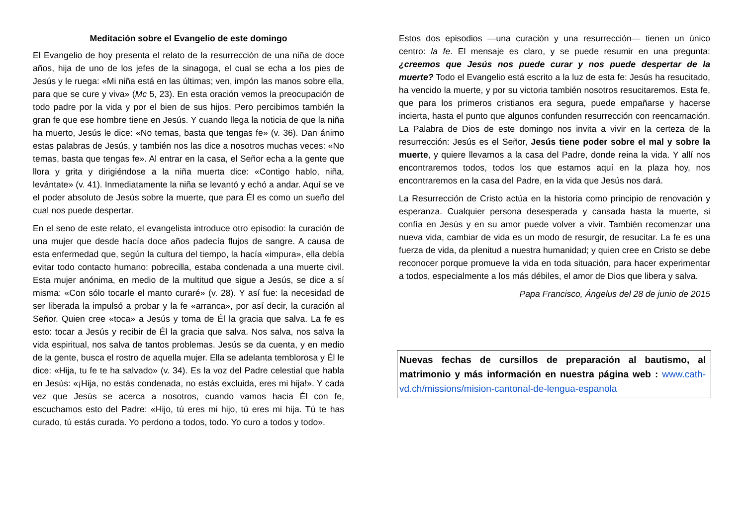Meditación sobre el Evangelio de este domingo
El Evangelio de hoy presenta el relato de la resurrección de una niña de doce años, hija de uno de los jefes de la sinagoga, el cual se echa a los pies de Jesús y le ruega: «Mi niña está en las últimas; ven, impón las manos sobre ella, para que se cure y viva» (Mc 5, 23). En esta oración vemos la preocupación de todo padre por la vida y por el bien de sus hijos. Pero percibimos también la gran fe que ese hombre tiene en Jesús. Y cuando llega la noticia de que la niña ha muerto, Jesús le dice: «No temas, basta que tengas fe» (v. 36). Dan ánimo estas palabras de Jesús, y también nos las dice a nosotros muchas veces: «No temas, basta que tengas fe». Al entrar en la casa, el Señor echa a la gente que llora y grita y dirigiéndose a la niña muerta dice: «Contigo hablo, niña, levántate» (v. 41). Inmediatamente la niña se levantó y echó a andar. Aquí se ve el poder absoluto de Jesús sobre la muerte, que para Él es como un sueño del cual nos puede despertar.
En el seno de este relato, el evangelista introduce otro episodio: la curación de una mujer que desde hacía doce años padecía flujos de sangre. A causa de esta enfermedad que, según la cultura del tiempo, la hacía «impura», ella debía evitar todo contacto humano: pobrecilla, estaba condenada a una muerte civil. Esta mujer anónima, en medio de la multitud que sigue a Jesús, se dice a sí misma: «Con sólo tocarle el manto curaré» (v. 28). Y así fue: la necesidad de ser liberada la impulsó a probar y la fe «arranca», por así decir, la curación al Señor. Quien cree «toca» a Jesús y toma de Él la gracia que salva. La fe es esto: tocar a Jesús y recibir de Él la gracia que salva. Nos salva, nos salva la vida espiritual, nos salva de tantos problemas. Jesús se da cuenta, y en medio de la gente, busca el rostro de aquella mujer. Ella se adelanta temblorosa y Él le dice: «Hija, tu fe te ha salvado» (v. 34). Es la voz del Padre celestial que habla en Jesús: «¡Hija, no estás condenada, no estás excluida, eres mi hija!». Y cada vez que Jesús se acerca a nosotros, cuando vamos hacia Él con fe, escuchamos esto del Padre: «Hijo, tú eres mi hijo, tú eres mi hija. Tú te has curado, tú estás curada. Yo perdono a todos, todo. Yo curo a todos y todo».
Estos dos episodios —una curación y una resurrección— tienen un único centro: la fe. El mensaje es claro, y se puede resumir en una pregunta: ¿creemos que Jesús nos puede curar y nos puede despertar de la muerte? Todo el Evangelio está escrito a la luz de esta fe: Jesús ha resucitado, ha vencido la muerte, y por su victoria también nosotros resucitaremos. Esta fe, que para los primeros cristianos era segura, puede empañarse y hacerse incierta, hasta el punto que algunos confunden resurrección con reencarnación. La Palabra de Dios de este domingo nos invita a vivir en la certeza de la resurrección: Jesús es el Señor, Jesús tiene poder sobre el mal y sobre la muerte, y quiere llevarnos a la casa del Padre, donde reina la vida. Y allí nos encontraremos todos, todos los que estamos aquí en la plaza hoy, nos encontraremos en la casa del Padre, en la vida que Jesús nos dará.
La Resurrección de Cristo actúa en la historia como principio de renovación y esperanza. Cualquier persona desesperada y cansada hasta la muerte, si confía en Jesús y en su amor puede volver a vivir. También recomenzar una nueva vida, cambiar de vida es un modo de resurgir, de resucitar. La fe es una fuerza de vida, da plenitud a nuestra humanidad; y quien cree en Cristo se debe reconocer porque promueve la vida en toda situación, para hacer experimentar a todos, especialmente a los más débiles, el amor de Dios que libera y salva.
Papa Francisco, Ángelus del 28 de junio de 2015
Nuevas fechas de cursillos de preparación al bautismo, al matrimonio y más información en nuestra página web : www.cath-vd.ch/missions/mision-cantonal-de-lengua-espanola